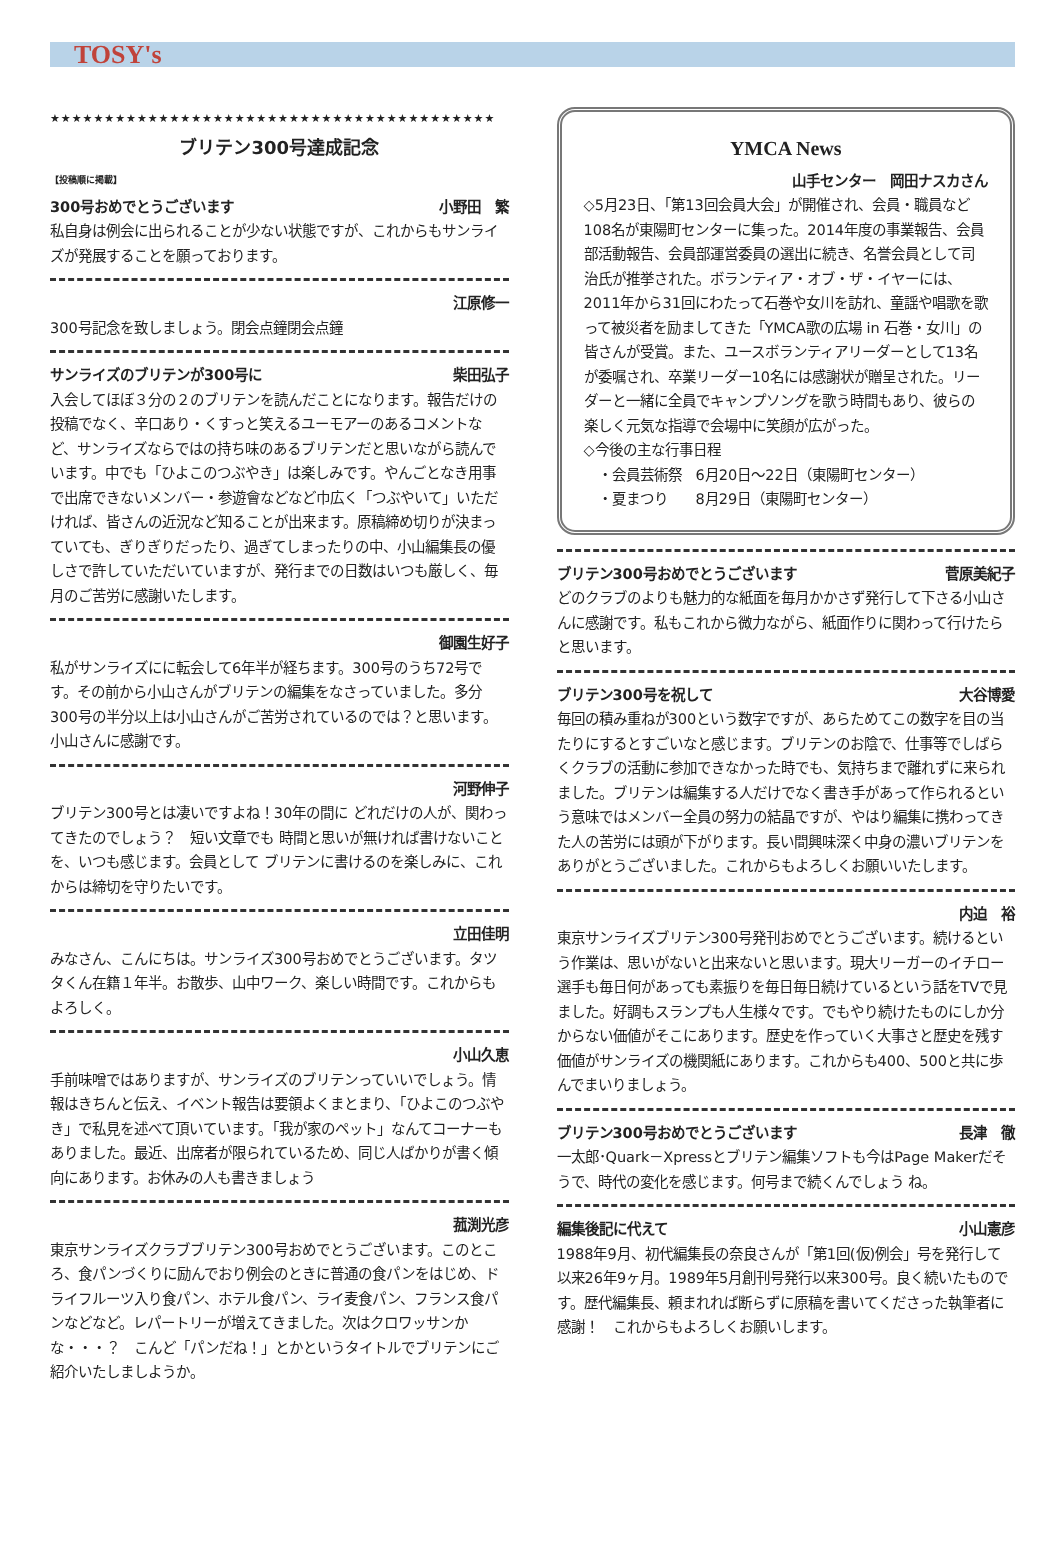TOSY's
★★★★★★★★★★★★★★★★★★★★★★★★★★★★★★★★★★★★★★★★★
ブリテン300号達成記念
【投稿順に掲載】
300号おめでとうございます 小野田　繁
私自身は例会に出られることが少ない状態ですが、これからもサンライズが発展することを願っております。
江原修一
300号記念を致しましょう。閉会点鐘閉会点鐘
サンライズのブリテンが300号に 柴田弘子
入会してほぼ３分の２のブリテンを読んだことになります。報告だけの投稿でなく、辛口あり・くすっと笑えるユーモアーのあるコメントなど、サンライズならではの持ち味のあるブリテンだと思いながら読んでいます。中でも「ひよこのつぶやき」は楽しみです。やんごとなき用事で出席できないメンバー・参遊會などなど巾広く「つぶやいて」いただければ、皆さんの近況など知ることが出来ます。原稿締め切りが決まっていても、ぎりぎりだったり、過ぎてしまったりの中、小山編集長の優しさで許していただいていますが、発行までの日数はいつも厳しく、毎月のご苦労に感謝いたします。
御園生好子
私がサンライズにに転会して6年半が経ちます。300号のうち72号です。その前から小山さんがブリテンの編集をなさっていました。多分300号の半分以上は小山さんがご苦労されているのでは？と思います。小山さんに感謝です。
河野伸子
ブリテン300号とは凄いですよね！30年の間に どれだけの人が、関わってきたのでしょう？　短い文章でも 時間と思いが無ければ書けないことを、いつも感じます。会員として ブリテンに書けるのを楽しみに、これからは締切を守りたいです。
立田佳明
みなさん、こんにちは。サンライズ300号おめでとうございます。タツタくん在籍１年半。お散歩、山中ワーク、楽しい時間です。これからもよろしく。
小山久恵
手前味噌ではありますが、サンライズのブリテンっていいでしょう。情報はきちんと伝え、イベント報告は要領よくまとまり、「ひよこのつぶやき」で私見を述べて頂いています。「我が家のペット」なんてコーナーもありました。最近、出席者が限られているため、同じ人ばかりが書く傾向にあります。お休みの人も書きましょう
菰渕光彦
東京サンライズクラブブリテン300号おめでとうございます。このところ、食パンづくりに励んでおり例会のときに普通の食パンをはじめ、ドライフルーツ入り食パン、ホテル食パン、ライ麦食パン、フランス食パンなどなど。レパートリーが増えてきました。次はクロワッサンかな・・・？　こんど「パンだね！」とかというタイトルでブリテンにご紹介いたしましようか。
YMCA News
山手センター　岡田ナスカさん
◇5月23日、「第13回会員大会」が開催され、会員・職員など108名が東陽町センターに集った。2014年度の事業報告、会員部活動報告、会員部運営委員の選出に続き、名誉会員として司治氏が推挙された。ボランティア・オブ・ザ・イヤーには、2011年から31回にわたって石巻や女川を訪れ、童謡や唱歌を歌って被災者を励ましてきた「YMCA歌の広場 in 石巻・女川」の皆さんが受賞。また、ユースボランティアリーダーとして13名が委嘱され、卒業リーダー10名には感謝状が贈呈された。リーダーと一緒に全員でキャンプソングを歌う時間もあり、彼らの楽しく元気な指導で会場中に笑顔が広がった。
◇今後の主な行事日程
　・会員芸術祭　6月20日～22日（東陽町センター）
　・夏まつり　　8月29日（東陽町センター）
ブリテン300号おめでとうございます 菅原美紀子
どのクラブのよりも魅力的な紙面を毎月かかさず発行して下さる小山さんに感謝です。私もこれから微力ながら、紙面作りに関わって行けたらと思います。
ブリテン300号を祝して 大谷博愛
毎回の積み重ねが300という数字ですが、あらためてこの数字を目の当たりにするとすごいなと感じます。ブリテンのお陰で、仕事等でしばらくクラブの活動に参加できなかった時でも、気持ちまで離れずに来られました。ブリテンは編集する人だけでなく書き手があって作られるという意味ではメンバー全員の努力の結晶ですが、やはり編集に携わってきた人の苦労には頭が下がります。長い間興味深く中身の濃いブリテンをありがとうございました。これからもよろしくお願いいたします。
内迫　裕
東京サンライズブリテン300号発刊おめでとうございます。続けるという作業は、思いがないと出来ないと思います。現大リーガーのイチロー選手も毎日何があっても素振りを毎日毎日続けているという話をTVで見ました。好調もスランプも人生様々です。でもやり続けたものにしか分からない価値がそこにあります。歴史を作っていく大事さと歴史を残す価値がサンライズの機関紙にあります。これからも400、500と共に歩んでまいりましょう。
ブリテン300号おめでとうございます 長津　徹
一太郎･Quark－Xpressとブリテン編集ソフトも今はPage Makerだそうで、時代の変化を感じます。何号まで続くんでしょう ね。
編集後記に代えて 小山憲彦
1988年9月、初代編集長の奈良さんが「第1回(仮)例会」号を発行して以来26年9ヶ月。1989年5月創刊号発行以来300号。良く続いたものです。歴代編集長、頼まれれば断らずに原稿を書いてくださった執筆者に感謝！　これからもよろしくお願いします。